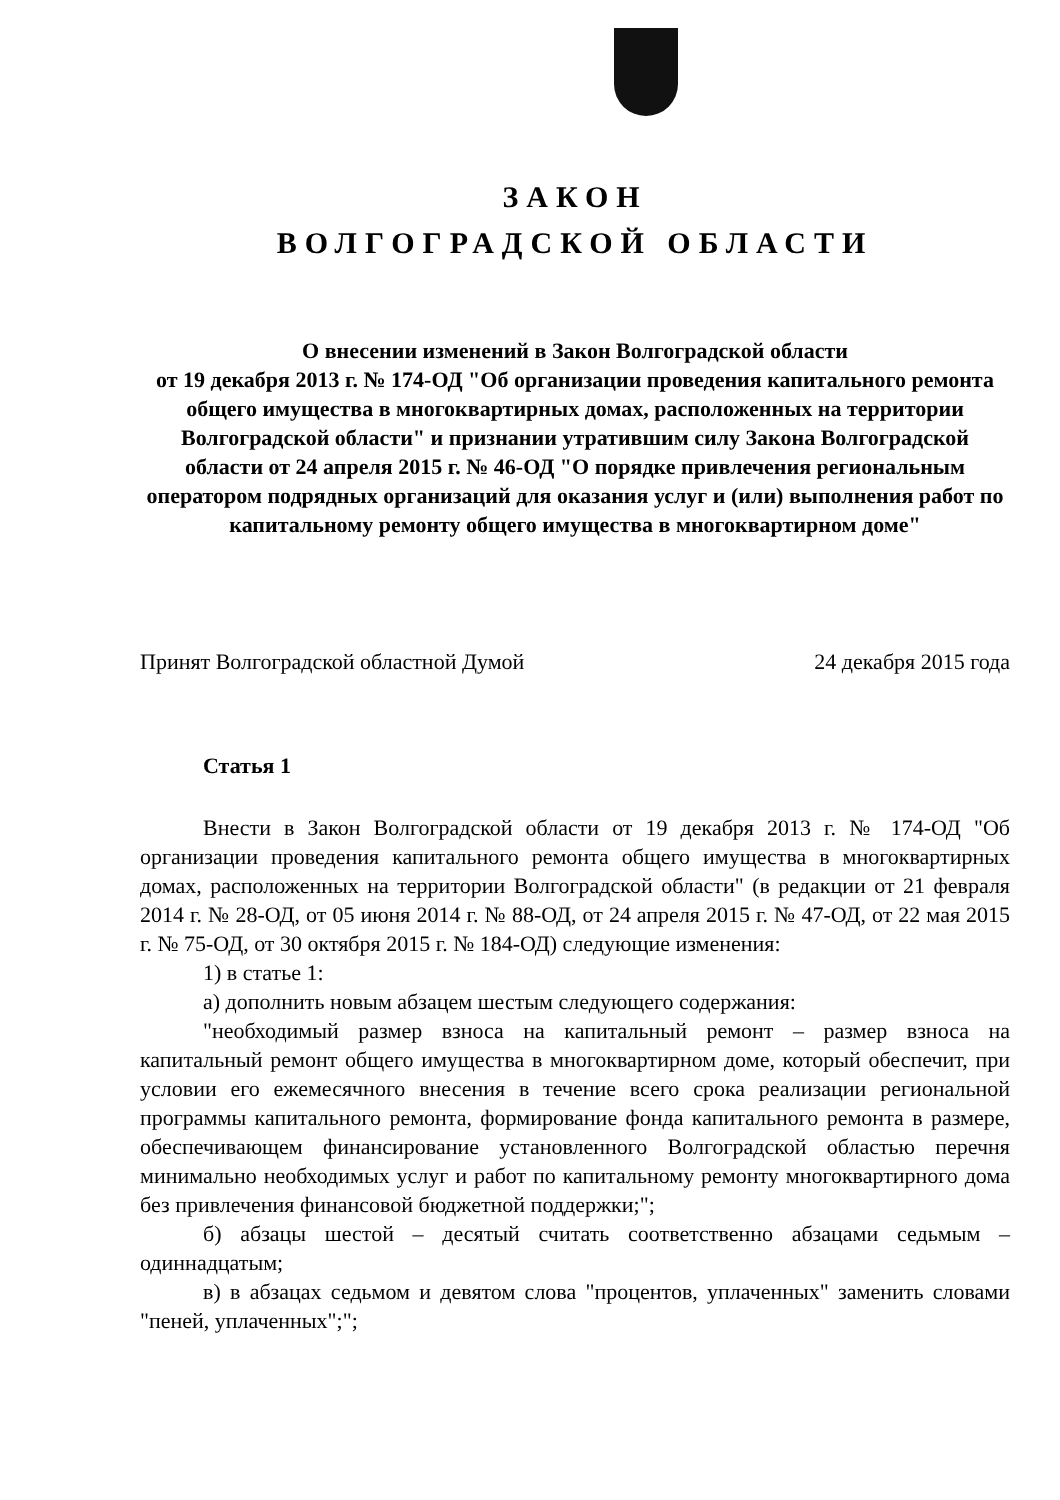ЗАКОН
ВОЛГОГРАДСКОЙ ОБЛАСТИ
О внесении изменений в Закон Волгоградской области
от 19 декабря 2013 г. № 174-ОД "Об организации проведения капитального ремонта общего имущества в многоквартирных домах, расположенных на территории Волгоградской области" и признании утратившим силу Закона Волгоградской области от 24 апреля 2015 г. № 46-ОД "О порядке привлечения региональным оператором подрядных организаций для оказания услуг и (или) выполнения работ по капитальному ремонту общего имущества в многоквартирном доме"
Принят Волгоградской областной Думой 24 декабря 2015 года
Статья 1
Внести в Закон Волгоградской области от 19 декабря 2013 г. № 174-ОД "Об организации проведения капитального ремонта общего имущества в многоквартирных домах, расположенных на территории Волгоградской области" (в редакции от 21 февраля 2014 г. № 28-ОД, от 05 июня 2014 г. № 88-ОД, от 24 апреля 2015 г. № 47-ОД, от 22 мая 2015 г. № 75-ОД, от 30 октября 2015 г. № 184-ОД) следующие изменения:
1) в статье 1:
а) дополнить новым абзацем шестым следующего содержания:
"необходимый размер взноса на капитальный ремонт – размер взноса на капитальный ремонт общего имущества в многоквартирном доме, который обеспечит, при условии его ежемесячного внесения в течение всего срока реализации региональной программы капитального ремонта, формирование фонда капитального ремонта в размере, обеспечивающем финансирование установленного Волгоградской областью перечня минимально необходимых услуг и работ по капитальному ремонту многоквартирного дома без привлечения финансовой бюджетной поддержки;";
б) абзацы шестой – десятый считать соответственно абзацами седьмым – одиннадцатым;
в) в абзацах седьмом и девятом слова "процентов, уплаченных" заменить словами "пеней, уплаченных";";